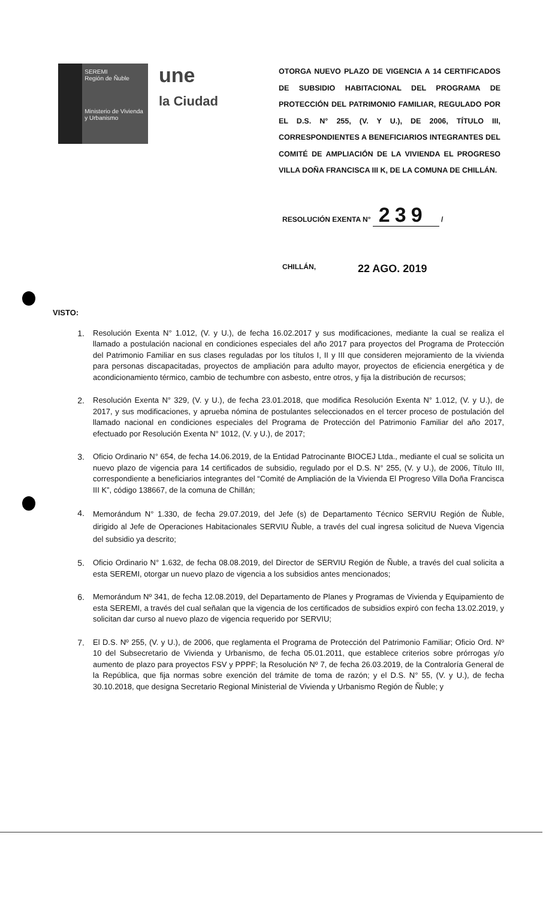SEREMI
Región de Ñuble
Ministerio de Vivienda y Urbanismo
une
la Ciudad
OTORGA NUEVO PLAZO DE VIGENCIA A 14 CERTIFICADOS DE SUBSIDIO HABITACIONAL DEL PROGRAMA DE PROTECCIÓN DEL PATRIMONIO FAMILIAR, REGULADO POR EL D.S. N° 255, (V. Y U.), DE 2006, TÍTULO III, CORRESPONDIENTES A BENEFICIARIOS INTEGRANTES DEL COMITÉ DE AMPLIACIÓN DE LA VIVIENDA EL PROGRESO VILLA DOÑA FRANCISCA III K, DE LA COMUNA DE CHILLÁN.
RESOLUCIÓN EXENTA N° 239 /
CHILLÁN, 22 AGO. 2019
VISTO:
1. Resolución Exenta N° 1.012, (V. y U.), de fecha 16.02.2017 y sus modificaciones, mediante la cual se realiza el llamado a postulación nacional en condiciones especiales del año 2017 para proyectos del Programa de Protección del Patrimonio Familiar en sus clases reguladas por los títulos I, II y III que consideren mejoramiento de la vivienda para personas discapacitadas, proyectos de ampliación para adulto mayor, proyectos de eficiencia energética y de acondicionamiento térmico, cambio de techumbre con asbesto, entre otros, y fija la distribución de recursos;
2. Resolución Exenta N° 329, (V. y U.), de fecha 23.01.2018, que modifica Resolución Exenta N° 1.012, (V. y U.), de 2017, y sus modificaciones, y aprueba nómina de postulantes seleccionados en el tercer proceso de postulación del llamado nacional en condiciones especiales del Programa de Protección del Patrimonio Familiar del año 2017, efectuado por Resolución Exenta N° 1012, (V. y U.), de 2017;
3. Oficio Ordinario N° 654, de fecha 14.06.2019, de la Entidad Patrocinante BIOCEJ Ltda., mediante el cual se solicita un nuevo plazo de vigencia para 14 certificados de subsidio, regulado por el D.S. N° 255, (V. y U.), de 2006, Título III, correspondiente a beneficiarios integrantes del “Comité de Ampliación de la Vivienda El Progreso Villa Doña Francisca III K”, código 138667, de la comuna de Chillán;
4.
Memorándum N° 1.330, de fecha 29.07.2019, del Jefe (s) de Departamento Técnico SERVIU Región de Ñuble, dirigido al Jefe de Operaciones Habitacionales SERVIU Ñuble, a través del cual ingresa solicitud de Nueva Vigencia del subsidio ya descrito;
5. Oficio Ordinario N° 1.632, de fecha 08.08.2019, del Director de SERVIU Región de Ñuble, a través del cual solicita a esta SEREMI, otorgar un nuevo plazo de vigencia a los subsidios antes mencionados;
6. Memorándum Nº 341, de fecha 12.08.2019, del Departamento de Planes y Programas de Vivienda y Equipamiento de esta SEREMI, a través del cual señalan que la vigencia de los certificados de subsidios expiró con fecha 13.02.2019, y solicitan dar curso al nuevo plazo de vigencia requerido por SERVIU;
7. El D.S. Nº 255, (V. y U.), de 2006, que reglamenta el Programa de Protección del Patrimonio Familiar; Oficio Ord. Nº 10 del Subsecretario de Vivienda y Urbanismo, de fecha 05.01.2011, que establece criterios sobre prórrogas y/o aumento de plazo para proyectos FSV y PPPF; la Resolución Nº 7, de fecha 26.03.2019, de la Contraloría General de la República, que fija normas sobre exención del trámite de toma de razón; y el D.S. N° 55, (V. y U.), de fecha 30.10.2018, que designa Secretario Regional Ministerial de Vivienda y Urbanismo Región de Ñuble; y